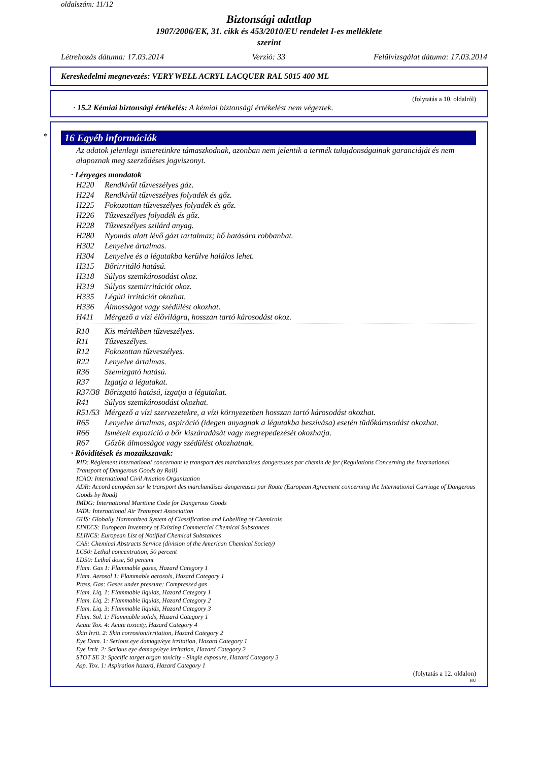oldalszám: 11/12
Biztonsági adatlap
1907/2006/EK, 31. cikk és 453/2010/EU rendelet I-es melléklete
szerint
Létrehozás dátuma: 17.03.2014 Verzió: 33 Felülvizsgálat dátuma: 17.03.2014
Kereskedelmi megnevezés: VERY WELL ACRYL LACQUER RAL 5015 400 ML
(folytatás a 10. oldalról)
· 15.2 Kémiai biztonsági értékelés: A kémiai biztonsági értékelést nem végeztek.
*
16 Egyéb információk
Az adatok jelenlegi ismeretinkre támaszkodnak, azonban nem jelentik a termék tulajdonságainak garanciáját és nem alapoznak meg szerződéses jogviszonyt.
· Lényeges mondatok
H220 Rendkívül tűzveszélyes gáz.
H224 Rendkívül tűzveszélyes folyadék és gőz.
H225 Fokozottan tűzveszélyes folyadék és gőz.
H226 Tűzveszélyes folyadék és gőz.
H228 Tűzveszélyes szilárd anyag.
H280 Nyomás alatt lévő gázt tartalmaz; hő hatására robbanhat.
H302 Lenyelve ártalmas.
H304 Lenyelve és a légutakba kerülve halálos lehet.
H315 Bőrirritáló hatású.
H318 Súlyos szemkárosodást okoz.
H319 Súlyos szemirritációt okoz.
H335 Légúti irritációt okozhat.
H336 Álmosságot vagy szédülést okozhat.
H411 Mérgező a vízi élővilágra, hosszan tartó károsodást okoz.
R10 Kis mértékben tűzveszélyes.
R11 Tűzveszélyes.
R12 Fokozottan tűzveszélyes.
R22 Lenyelve ártalmas.
R36 Szemizgató hatású.
R37 Izgatja a légutakat.
R37/38 Bőrizgató hatású, izgatja a légutakat.
R41 Súlyos szemkárosodást okozhat.
R51/53 Mérgező a vízi szervezetekre, a vízi környezetben hosszan tartó károsodást okozhat.
R65 Lenyelve ártalmas, aspiráció (idegen anyagnak a légutakba beszívása) esetén tüdőkárosodást okozhat.
R66 Ismételt expozíció a bőr kiszáradását vagy megrepedezését okozhatja.
R67 Gőzök álmosságot vagy szédülést okozhatnak.
· Rövidítések és mozaikszavak:
RID: Règlement international concernant le transport des marchandises dangereuses par chemin de fer (Regulations Concerning the International Transport of Dangerous Goods by Rail)
ICAO: International Civil Aviation Organization
ADR: Accord européen sur le transport des marchandises dangereuses par Route (European Agreement concerning the International Carriage of Dangerous Goods by Road)
IMDG: International Maritime Code for Dangerous Goods
IATA: International Air Transport Association
GHS: Globally Harmonized System of Classification and Labelling of Chemicals
EINECS: European Inventory of Existing Commercial Chemical Substances
ELINCS: European List of Notified Chemical Substances
CAS: Chemical Abstracts Service (division of the American Chemical Society)
LC50: Lethal concentration, 50 percent
LD50: Lethal dose, 50 percent
Flam. Gas 1: Flammable gases, Hazard Category 1
Flam. Aerosol 1: Flammable aerosols, Hazard Category 1
Press. Gas: Gases under pressure: Compressed gas
Flam. Liq. 1: Flammable liquids, Hazard Category 1
Flam. Liq. 2: Flammable liquids, Hazard Category 2
Flam. Liq. 3: Flammable liquids, Hazard Category 3
Flam. Sol. 1: Flammable solids, Hazard Category 1
Acute Tox. 4: Acute toxicity, Hazard Category 4
Skin Irrit. 2: Skin corrosion/irritation, Hazard Category 2
Eye Dam. 1: Serious eye damage/eye irritation, Hazard Category 1
Eye Irrit. 2: Serious eye damage/eye irritation, Hazard Category 2
STOT SE 3: Specific target organ toxicity - Single exposure, Hazard Category 3
Asp. Tox. 1: Aspiration hazard, Hazard Category 1
(folytatás a 12. oldalon)
HU